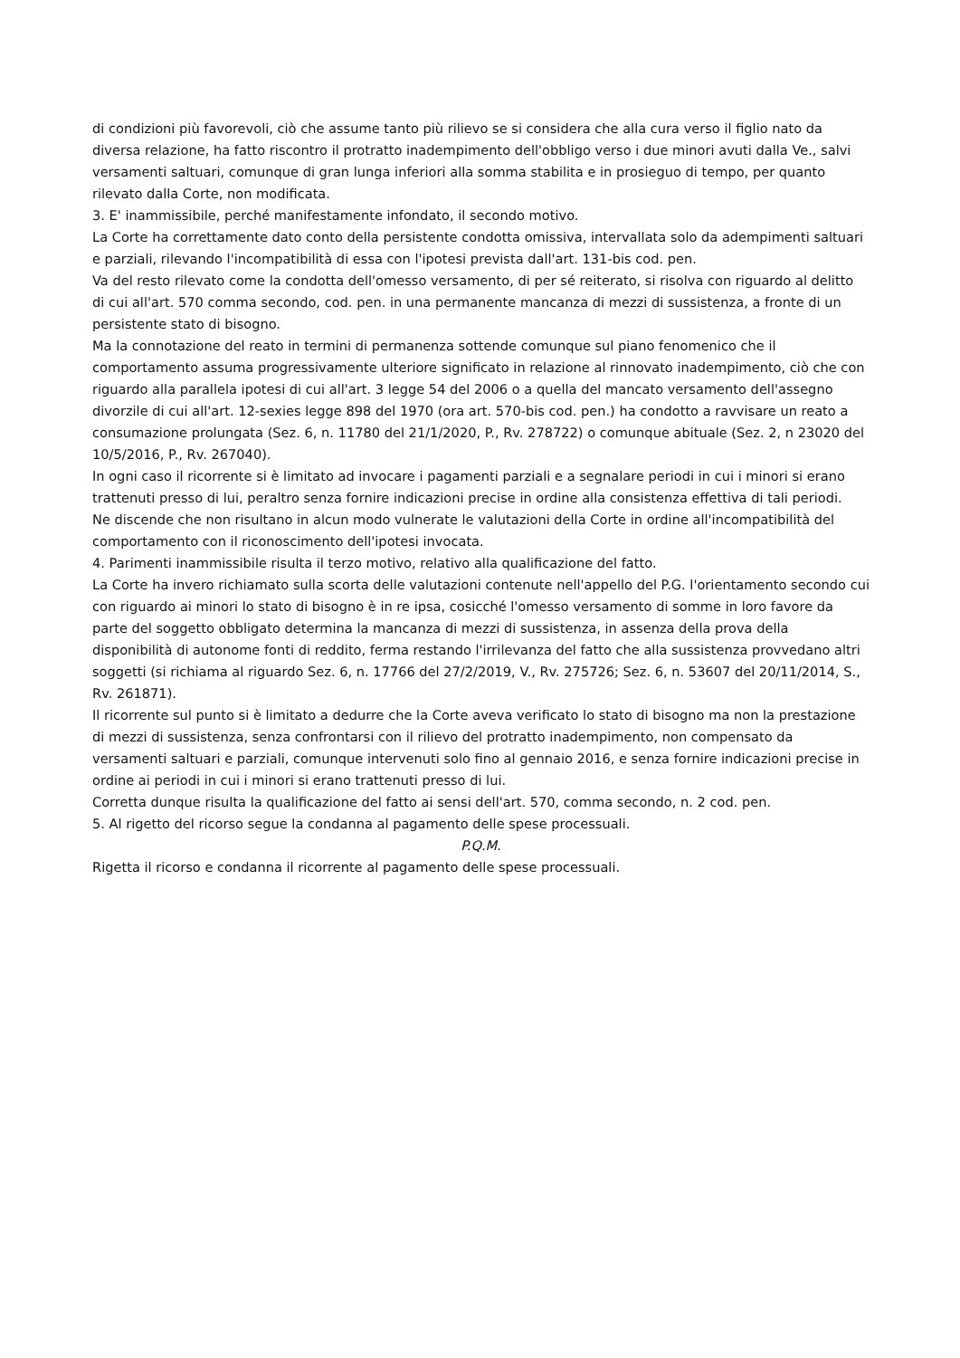di condizioni più favorevoli, ciò che assume tanto più rilievo se si considera che alla cura verso il figlio nato da diversa relazione, ha fatto riscontro il protratto inadempimento dell'obbligo verso i due minori avuti dalla Ve., salvi versamenti saltuari, comunque di gran lunga inferiori alla somma stabilita e in prosieguo di tempo, per quanto rilevato dalla Corte, non modificata.
3. E' inammissibile, perché manifestamente infondato, il secondo motivo.
La Corte ha correttamente dato conto della persistente condotta omissiva, intervallata solo da adempimenti saltuari e parziali, rilevando l'incompatibilità di essa con l'ipotesi prevista dall'art. 131-bis cod. pen.
Va del resto rilevato come la condotta dell'omesso versamento, di per sé reiterato, si risolva con riguardo al delitto di cui all'art. 570 comma secondo, cod. pen. in una permanente mancanza di mezzi di sussistenza, a fronte di un persistente stato di bisogno.
Ma la connotazione del reato in termini di permanenza sottende comunque sul piano fenomenico che il comportamento assuma progressivamente ulteriore significato in relazione al rinnovato inadempimento, ciò che con riguardo alla parallela ipotesi di cui all'art. 3 legge 54 del 2006 o a quella del mancato versamento dell'assegno divorzile di cui all'art. 12-sexies legge 898 del 1970 (ora art. 570-bis cod. pen.) ha condotto a ravvisare un reato a consumazione prolungata (Sez. 6, n. 11780 del 21/1/2020, P., Rv. 278722) o comunque abituale (Sez. 2, n 23020 del 10/5/2016, P., Rv. 267040).
In ogni caso il ricorrente si è limitato ad invocare i pagamenti parziali e a segnalare periodi in cui i minori si erano trattenuti presso di lui, peraltro senza fornire indicazioni precise in ordine alla consistenza effettiva di tali periodi.
Ne discende che non risultano in alcun modo vulnerate le valutazioni della Corte in ordine all'incompatibilità del comportamento con il riconoscimento dell'ipotesi invocata.
4. Parimenti inammissibile risulta il terzo motivo, relativo alla qualificazione del fatto.
La Corte ha invero richiamato sulla scorta delle valutazioni contenute nell'appello del P.G. l'orientamento secondo cui con riguardo ai minori lo stato di bisogno è in re ipsa, cosicché l'omesso versamento di somme in loro favore da parte del soggetto obbligato determina la mancanza di mezzi di sussistenza, in assenza della prova della disponibilità di autonome fonti di reddito, ferma restando l'irrilevanza del fatto che alla sussistenza provvedano altri soggetti (si richiama al riguardo Sez. 6, n. 17766 del 27/2/2019, V., Rv. 275726; Sez. 6, n. 53607 del 20/11/2014, S., Rv. 261871).
Il ricorrente sul punto si è limitato a dedurre che la Corte aveva verificato lo stato di bisogno ma non la prestazione di mezzi di sussistenza, senza confrontarsi con il rilievo del protratto inadempimento, non compensato da versamenti saltuari e parziali, comunque intervenuti solo fino al gennaio 2016, e senza fornire indicazioni precise in ordine ai periodi in cui i minori si erano trattenuti presso di lui.
Corretta dunque risulta la qualificazione del fatto ai sensi dell'art. 570, comma secondo, n. 2 cod. pen.
5. Al rigetto del ricorso segue la condanna al pagamento delle spese processuali.
P.Q.M.
Rigetta il ricorso e condanna il ricorrente al pagamento delle spese processuali.